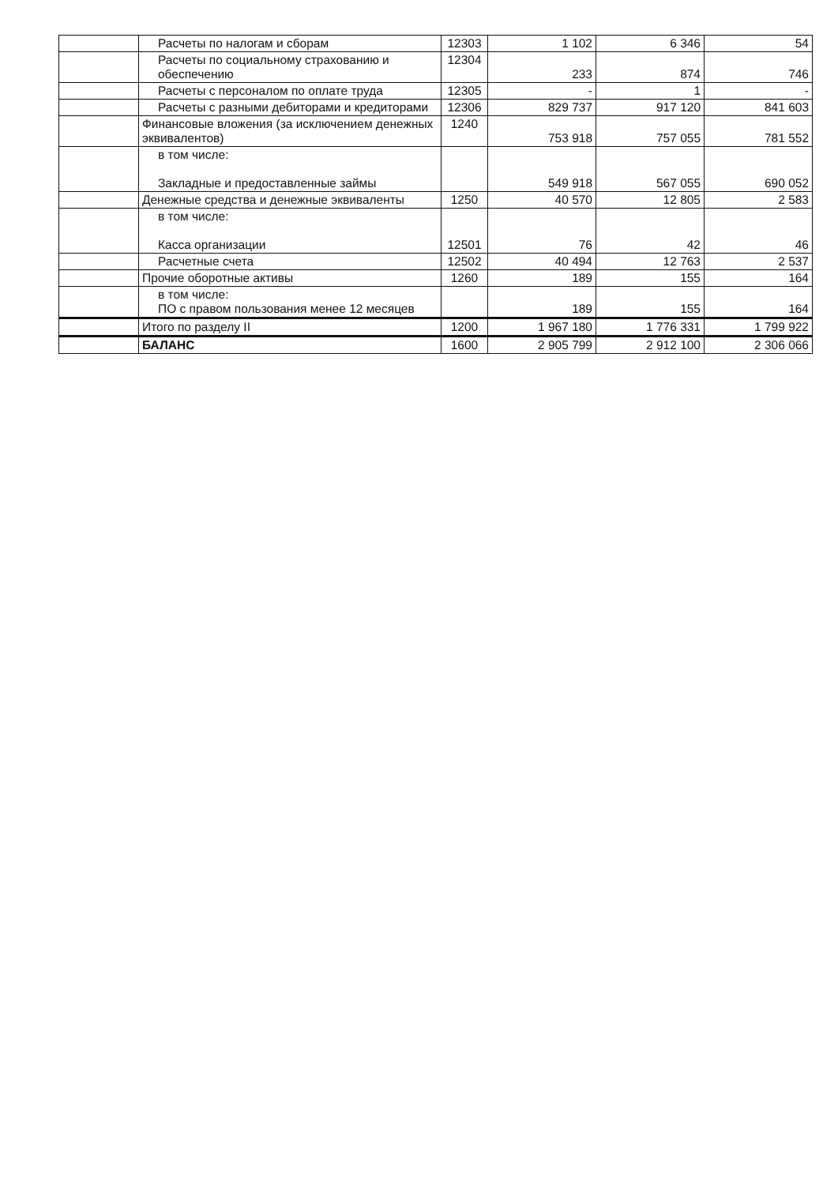| | Расчеты по налогам и сборам | 12303 | 1 102 | 6 346 | 54 |
| | Расчеты по социальному страхованию и обеспечению | 12304 | 233 | 874 | 746 |
| | Расчеты с персоналом по оплате труда | 12305 | - | 1 | - |
| | Расчеты с разными дебиторами и кредиторами | 12306 | 829 737 | 917 120 | 841 603 |
| | Финансовые вложения (за исключением денежных эквивалентов) | 1240 | 753 918 | 757 055 | 781 552 |
| | в том числе: Закладные и предоставленные займы | | 549 918 | 567 055 | 690 052 |
| | Денежные средства и денежные эквиваленты | 1250 | 40 570 | 12 805 | 2 583 |
| | в том числе: Касса организации | 12501 | 76 | 42 | 46 |
| | Расчетные счета | 12502 | 40 494 | 12 763 | 2 537 |
| | Прочие оборотные активы | 1260 | 189 | 155 | 164 |
| | в том числе: ПО с правом пользования менее 12 месяцев | | 189 | 155 | 164 |
| | Итого по разделу II | 1200 | 1 967 180 | 1 776 331 | 1 799 922 |
| | БАЛАНС | 1600 | 2 905 799 | 2 912 100 | 2 306 066 |